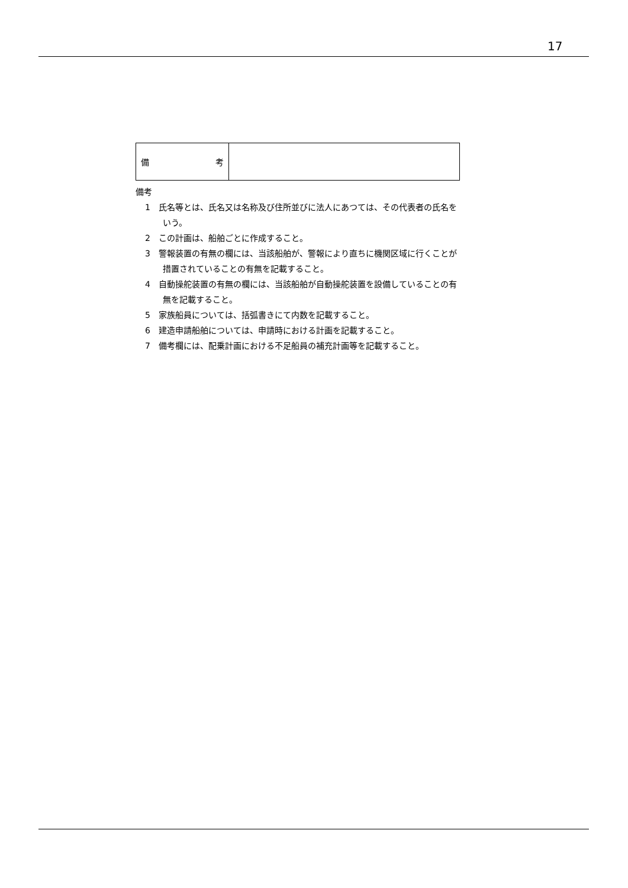17
| 備 考 | |
備考
1　氏名等とは、氏名又は名称及び住所並びに法人にあつては、その代表者の氏名をいう。
2　この計画は、船舶ごとに作成すること。
3　警報装置の有無の欄には、当該船舶が、警報により直ちに機関区域に行くことが措置されていることの有無を記載すること。
4　自動操舵装置の有無の欄には、当該船舶が自動操舵装置を設備していることの有無を記載すること。
5　家族船員については、括弧書きにて内数を記載すること。
6　建造申請船舶については、申請時における計画を記載すること。
7　備考欄には、配乗計画における不足船員の補充計画等を記載すること。